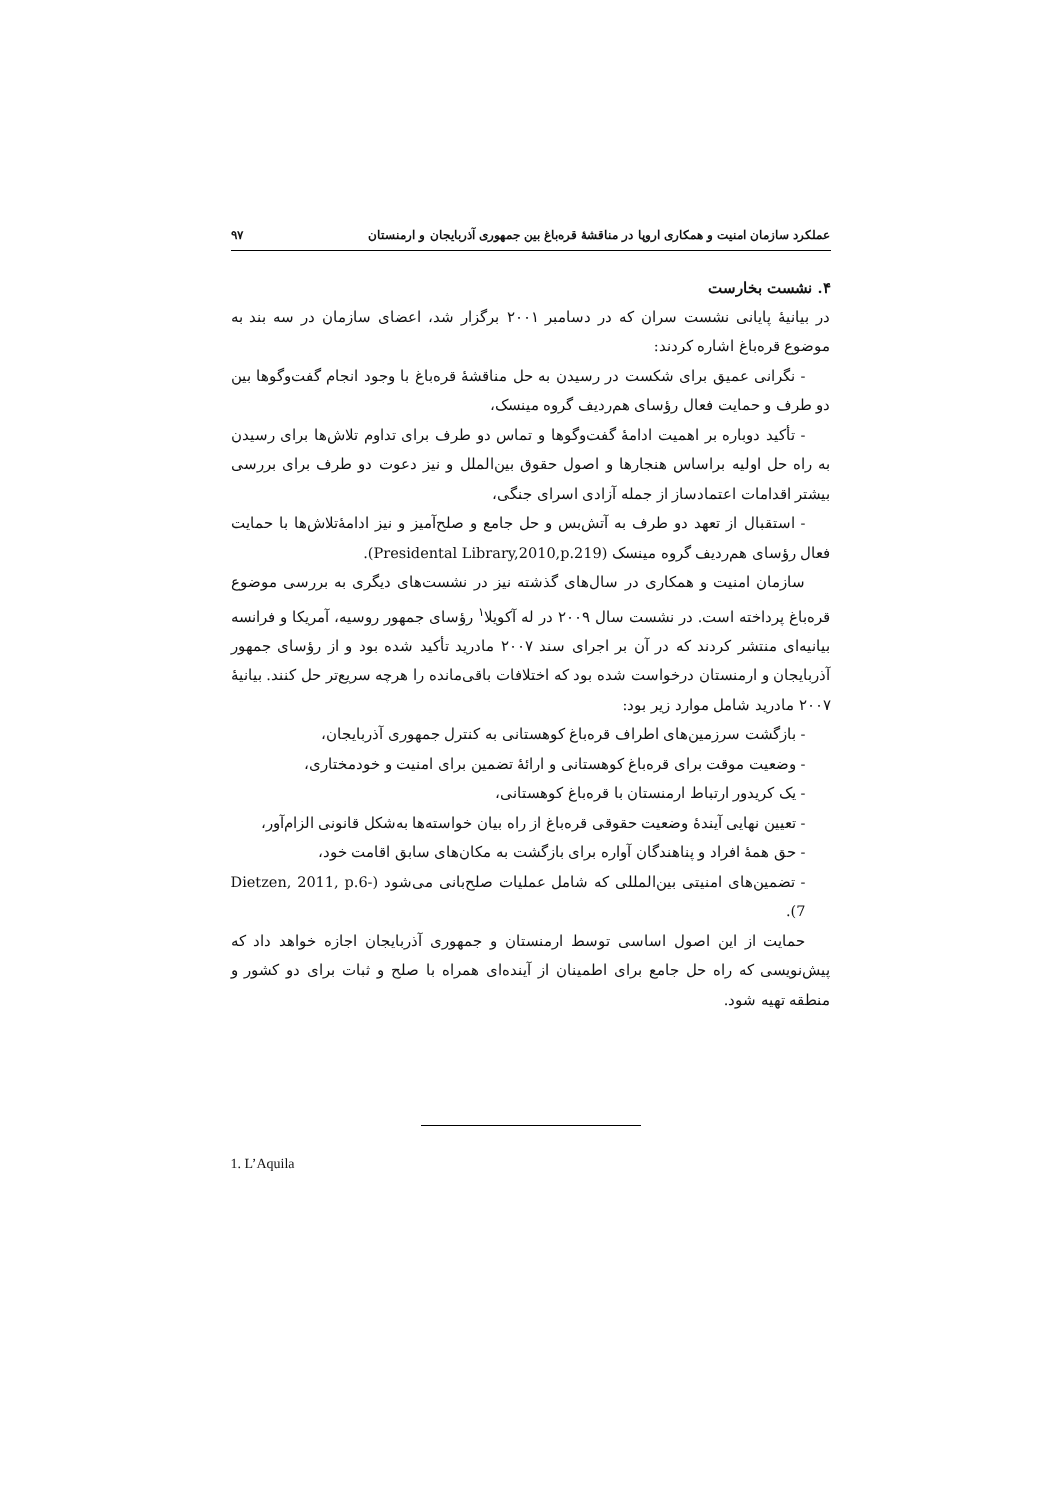عملکرد سازمان امنیت و همکاری اروپا در مناقشهٔ قره‌باغ بین جمهوری آذربایجان و ارمنستان ۹۷
۴. نشست بخارست
در بیانیهٔ پایانی نشست سران که در دسامبر ۲۰۰۱ برگزار شد، اعضای سازمان در سه بند به موضوع قره‌باغ اشاره کردند:
- نگرانی عمیق برای شکست در رسیدن به حل مناقشهٔ قره‌باغ با وجود انجام گفت‌وگوها بین دو طرف و حمایت فعال رؤسای هم‌ردیف گروه مینسک،
- تأکید دوباره بر اهمیت ادامهٔ گفت‌وگوها و تماس دو طرف برای تداوم تلاش‌ها برای رسیدن به راه حل اولیه براساس هنجارها و اصول حقوق بین‌الملل و نیز دعوت دو طرف برای بررسی بیشتر اقدامات اعتمادساز از جمله آزادی اسرای جنگی،
- استقبال از تعهد دو طرف به آتش‌بس و حل جامع و صلح‌آمیز و نیز ادامهٔ‌تلاش‌ها با حمایت فعال رؤسای هم‌ردیف گروه مینسک (Presidental Library,2010,p.219).
سازمان امنیت و همکاری در سال‌های گذشته نیز در نشست‌های دیگری به بررسی موضوع قره‌باغ پرداخته است. در نشست سال ۲۰۰۹ در له آکویلا<sup>۱</sup> رؤسای جمهور روسیه، آمریکا و فرانسه بیانیه‌ای منتشر کردند که در آن بر اجرای سند ۲۰۰۷ مادرید تأکید شده بود و از رؤسای جمهور آذربایجان و ارمنستان درخواست شده بود که اختلافات باقی‌مانده را هرچه سریع‌تر حل کنند. بیانیهٔ ۲۰۰۷ مادرید شامل موارد زیر بود:
- بازگشت سرزمین‌های اطراف قره‌باغ کوهستانی به کنترل جمهوری آذربایجان،
- وضعیت موقت برای قره‌باغ کوهستانی و ارائهٔ تضمین برای امنیت و خودمختاری،
- یک کریدور ارتباط ارمنستان با قره‌باغ کوهستانی،
- تعیین نهایی آیندهٔ وضعیت حقوقی قره‌باغ از راه بیان خواسته‌ها به‌شکل قانونی الزام‌آور،
- حق همهٔ افراد و پناهندگان آواره برای بازگشت به مکان‌های سابق اقامت خود،
- تضمین‌های امنیتی بین‌المللی که شامل عملیات صلح‌بانی می‌شود (Dietzen, 2011, p.6-7).
حمایت از این اصول اساسی توسط ارمنستان و جمهوری آذربایجان اجازه خواهد داد که پیش‌نویسی که راه حل جامع برای اطمینان از آینده‌ای همراه با صلح و ثبات برای دو کشور و منطقه تهیه شود.
1. L’Aquila